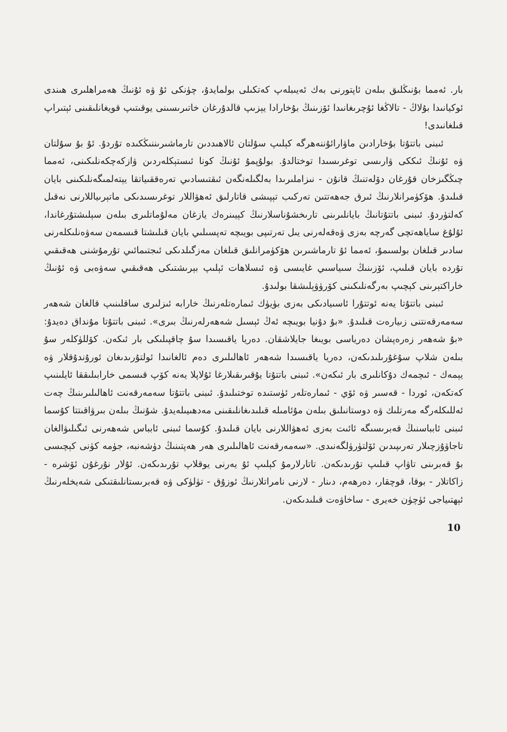بار. ئەمما بۇنىڭلىق بىلەن ئاپتورنى بەك ئەيىبلەپ كەتكىلى بولمايدۇ، چۈنكى ئۇ ۋە ئۇنىڭ ھەمراھلىرى ھىندى ئوكيانىدا بۇلاڭ - تالاڭغا ئۇچرىغانىدا ئۆزىنىڭ بۇخارادا يېزىپ قالدۇرغان خاتىرىسىنى يوقىتىپ قويغانلىقىنى ئېتىراپ قىلغانىدى!
ئىبنى باتتۇتا بۇخارادىن ماۋارائۇننەھرگە كېلىپ سۇلتان ئالاھىددىن تارماشىرىننىڭكىدە تۇردۇ. ئۇ بۇ سۇلتان ۋە ئۇنىڭ ئىككى ۋارىسى توغرىسىدا توختالدۇ. بولۇپمۇ ئۇنىڭ كونا ئىستېكلەردىن ۋازكەچكەنلىكىنى، ئەمما چىڭگىزخان قۇرغان دۆلەتنىڭ قانۇن - نىزاملىرىدا بەلگىلەنگەن ئىقتىسادىي تەرەققىياتقا يېتەلمىگەنلىكىنى بايان قىلىدۇ. ھۆكۈمرانلارنىڭ ئىرق جەھەتتىن تەركىب تېپىشى قاتارلىق ئەھۋاللار توغرىسىدىكى ماتېرىياللارنى نەقىل كەلتۈردۇ. ئىبنى باتتۇتانىڭ بايانلىرىنى تارىخشۇناسلارنىڭ كېيىنرەك يازغان مەلۇماتلىرى بىلەن سېلىشتۇرغاندا، ئۇلۇغ ساياھەتچى گەرچە بەزى ۋەقەلەرنى يىل تەرتىپى بويىچە تەپسىلىي بايان قىلىشتا قىسمەن سەۋەنلىكلەرنى سادىر قىلغان بولسىمۇ، ئەمما ئۇ تارماشىرىن ھۆكۈمرانلىق قىلغان مەزگىلدىكى ئىجتىمائىي تۇرمۇشنى ھەقىقىي تۇردە بايان قىلىپ، ئۆزىنىڭ سىياسىي غايىسى ۋە ئىسلاھات ئېلىپ بېرىشتىكى ھەقىقىي سەۋەبى ۋە ئۇنىڭ خاراكتېرىنى كېچىپ بەرگەنلىكىنى كۆرۈۋېلىشقا بولىدۇ.
ئىبنى باتتۇتا يەنە ئوتتۇرا ئاسىيادىكى بەزى بۈيۈك ئىمارەتلەرنىڭ خارابە ئىزلىرى ساقلىنىپ قالغان شەھەر سەمەرقەنتنى زىيارەت قىلىدۇ. «بۇ دۇنيا بويىچە ئەڭ ئېسىل شەھەرلەرنىڭ بىرى». ئىبنى باتتۇتا مۇنداق دەيدۇ: «بۇ شەھەر زەرەپشان دەرياسى بويىغا جايلاشقان. دەريا ياقىسىدا سۇ چاقپىلىكى بار ئىكەن. كۆللۈكلەر سۇ بىلەن شلاپ سۇغۇرىلىدىكەن، دەريا ياقىسىدا شەھەر ئاھالىلىرى دەم ئالغانىدا ئولتۇرىدىغان ئورۇندۇقلار ۋە يېمەك - ئىچمەك دۇكانلىرى بار ئىكەن». ئىبنى باتتۇتا يۇقىرىقىلارغا ئۇلاپلا يەنە كۆپ قىسمى خارابىلىققا ئايلىنىپ كەتكەن، ئوردا - قەسىر ۋە ئۆي - ئىمارەتلەر ئۈستىدە توختىلىدۇ. ئىبنى باتتۇتا سەمەرقەنت ئاھالىلىرىنىڭ چەت ئەللىكلەرگە مەرتلىك ۋە دوستانىلىق بىلەن مۇئامىلە قىلىدىغانلىقىنى مەدھىيىلەيدۇ. شۇنىڭ بىلەن بىرۋاقىتتا كۇسما ئىبنى ئابباسنىڭ قەبرىسىگە ئائىت بەزى ئەھۋاللارنى بايان قىلىدۇ. كۇسما ئىبنى ئابباس شەھەرنى ئىگىلىۋالغان تاجاۋۇزچىلار تەرىپىدىن ئۆلتۈرۈلگەنىدى. «سەمەرقەنت ئاھالىلىرى ھەر ھەپتىنىڭ دۈشەنبە، جۈمە كۈنى كېچىسى بۇ قەبرىنى تاۋاپ قىلىپ تۇرىدىكەن. تاتارلارمۇ كېلىپ ئۇ يەرنى يوقلاپ تۇرىدىكەن. ئۇلار نۇرغۇن ئۆشرە - زاكاتلار - بوقا، قوچقار، دەرھەم، دىنار - لارنى نامراتلارنىڭ ئوزۇق - تۈلۈكى ۋە قەبرىستانلىقتىكى شەيخلەرنىڭ ئېھتىياجى ئۈچۈن خەيرى - ساخاۋەت قىلىدىكەن.
10